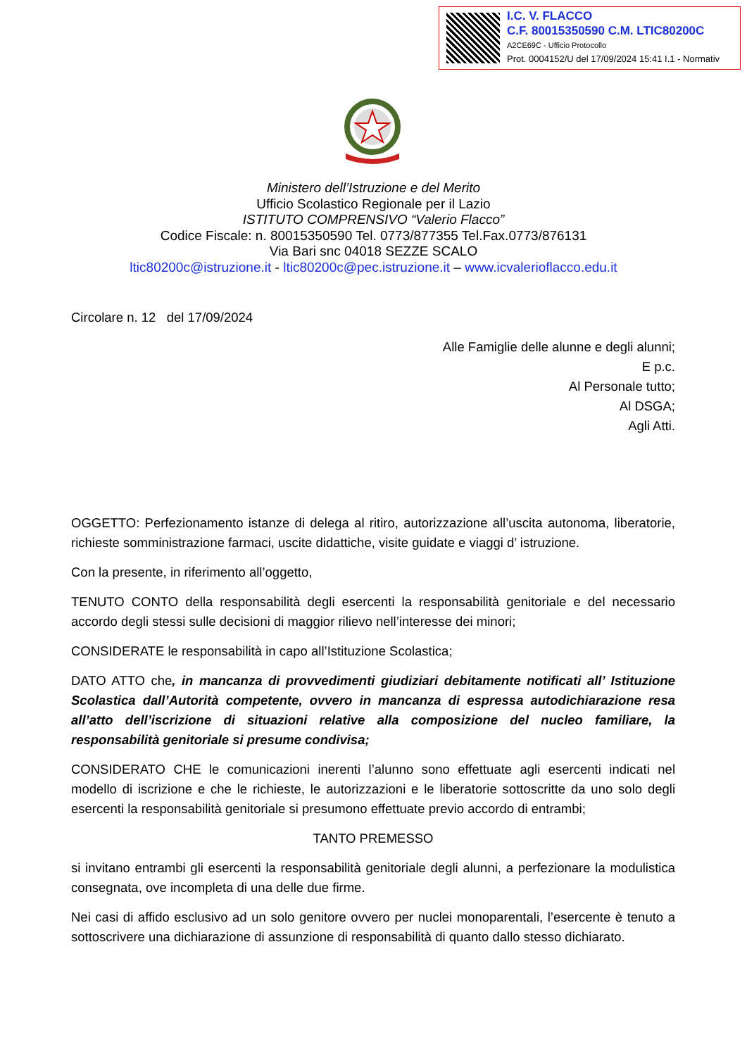I.C. V. FLACCO
C.F. 80015350590 C.M. LTIC80200C
A2CE69C - Ufficio Protocollo
Prot. 0004152/U del 17/09/2024 15:41 I.1 - Normativ
Ministero dell’Istruzione e del Merito
Ufficio Scolastico Regionale per il Lazio
ISTITUTO COMPRENSIVO “Valerio Flacco”
Codice Fiscale: n. 80015350590 Tel. 0773/877355 Tel.Fax.0773/876131
Via Bari snc 04018 SEZZE SCALO
ltic80200c@istruzione.it - ltic80200c@pec.istruzione.it – www.icvalerioflacco.edu.it
Circolare n. 12 del 17/09/2024
Alle Famiglie delle alunne e degli alunni;
E p.c.
Al Personale tutto;
Al DSGA;
Agli Atti.
OGGETTO: Perfezionamento istanze di delega al ritiro, autorizzazione all’uscita autonoma, liberatorie, richieste somministrazione farmaci, uscite didattiche, visite guidate e viaggi d’ istruzione.
Con la presente, in riferimento all’oggetto,
TENUTO CONTO della responsabilità degli esercenti la responsabilità genitoriale e del necessario accordo degli stessi sulle decisioni di maggior rilievo nell’interesse dei minori;
CONSIDERATE le responsabilità in capo all’Istituzione Scolastica;
DATO ATTO che, in mancanza di provvedimenti giudiziari debitamente notificati all’ Istituzione Scolastica dall’Autorità competente, ovvero in mancanza di espressa autodichiarazione resa all’atto dell’iscrizione di situazioni relative alla composizione del nucleo familiare, la responsabilità genitoriale si presume condivisa;
CONSIDERATO CHE le comunicazioni inerenti l’alunno sono effettuate agli esercenti indicati nel modello di iscrizione e che le richieste, le autorizzazioni e le liberatorie sottoscritte da uno solo degli esercenti la responsabilità genitoriale si presumono effettuate previo accordo di entrambi;
TANTO PREMESSO
si invitano entrambi gli esercenti la responsabilità genitoriale degli alunni, a perfezionare la modulistica consegnata, ove incompleta di una delle due firme.
Nei casi di affido esclusivo ad un solo genitore ovvero per nuclei monoparentali, l’esercente è tenuto a sottoscrivere una dichiarazione di assunzione di responsabilità di quanto dallo stesso dichiarato.